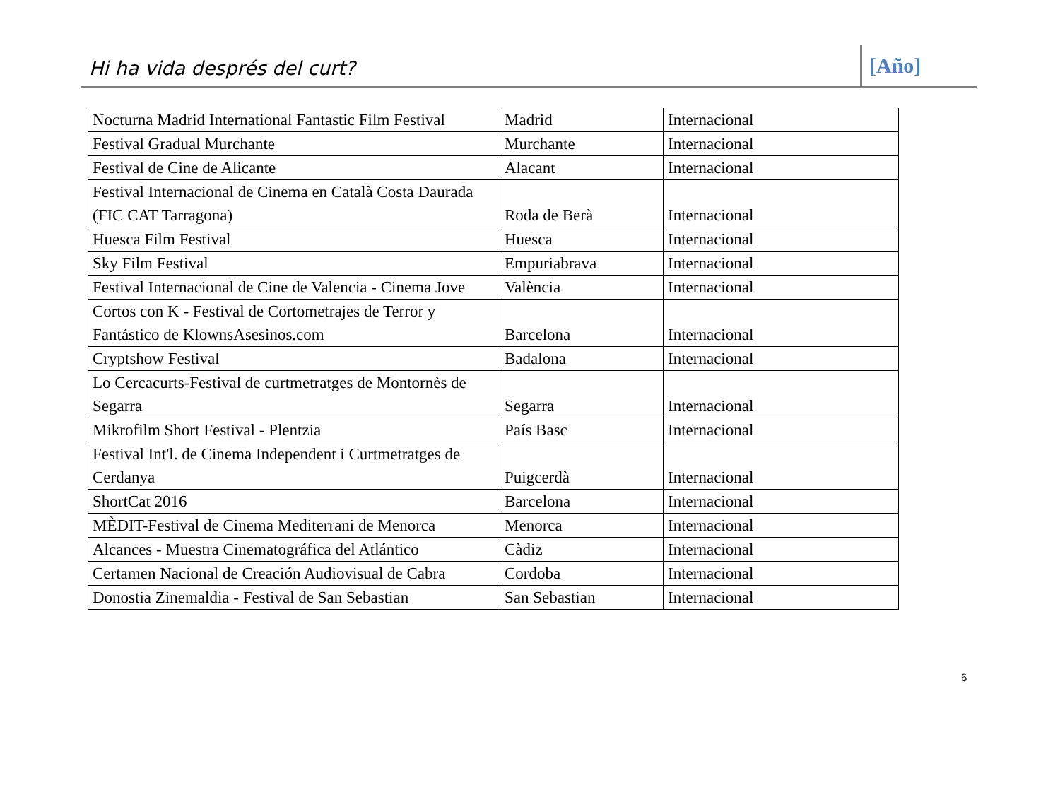Hi ha vida després del curt?
[Año]
| Nocturna Madrid International Fantastic Film Festival | Madrid | Internacional |
| Festival Gradual Murchante | Murchante | Internacional |
| Festival de Cine de Alicante | Alacant | Internacional |
| Festival Internacional de Cinema en Català Costa Daurada (FIC CAT Tarragona) | Roda de Berà | Internacional |
| Huesca Film Festival | Huesca | Internacional |
| Sky Film Festival | Empuriabrava | Internacional |
| Festival Internacional de Cine de Valencia - Cinema Jove | València | Internacional |
| Cortos con K - Festival de Cortometrajes de Terror y Fantástico de KlownsAsesinos.com | Barcelona | Internacional |
| Cryptshow Festival | Badalona | Internacional |
| Lo Cercacurts-Festival de curtmetratges de Montornès de Segarra | Segarra | Internacional |
| Mikrofilm Short Festival - Plentzia | País Basc | Internacional |
| Festival Int'l. de Cinema Independent i Curtmetratges de Cerdanya | Puigcerdà | Internacional |
| ShortCat 2016 | Barcelona | Internacional |
| MÈDIT-Festival de Cinema Mediterrani de Menorca | Menorca | Internacional |
| Alcances - Muestra Cinematográfica del Atlántico | Càdiz | Internacional |
| Certamen Nacional de Creación Audiovisual de Cabra | Cordoba | Internacional |
| Donostia Zinemaldia - Festival de San Sebastian | San Sebastian | Internacional |
6